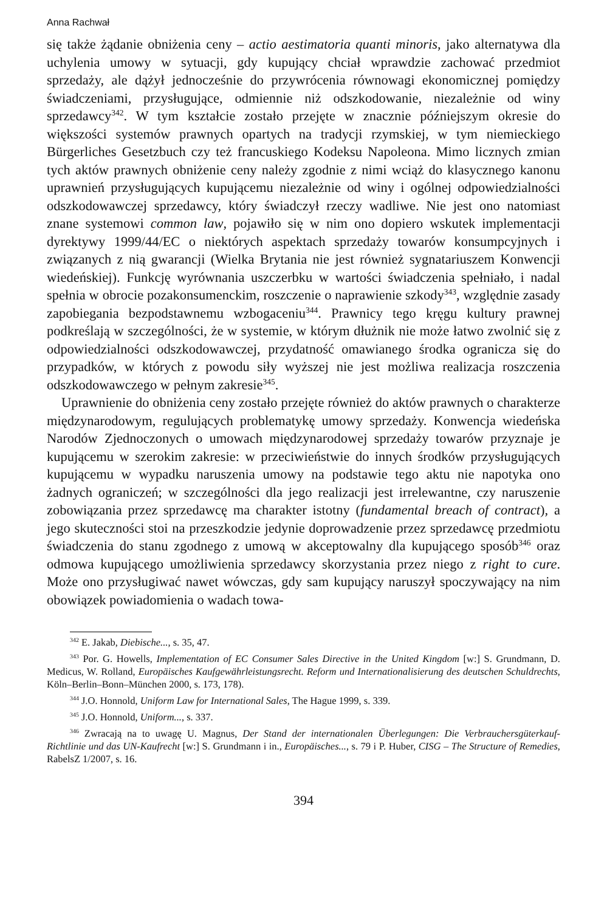Anna Rachwał
się także żądanie obniżenia ceny – actio aestimatoria quanti minoris, jako alternatywa dla uchylenia umowy w sytuacji, gdy kupujący chciał wprawdzie zachować przedmiot sprzedaży, ale dążył jednocześnie do przywrócenia równowagi ekonomicznej pomiędzy świadczeniami, przysługujące, odmiennie niż odszkodowanie, niezależnie od winy sprzedawcy<sup>342</sup>. W tym kształcie zostało przejęte w znacznie późniejszym okresie do większości systemów prawnych opartych na tradycji rzymskiej, w tym niemieckiego Bürgerliches Gesetzbuch czy też francuskiego Kodeksu Napoleona. Mimo licznych zmian tych aktów prawnych obniżenie ceny należy zgodnie z nimi wciąż do klasycznego kanonu uprawnień przysługujących kupującemu niezależnie od winy i ogólnej odpowiedzialności odszkodowawczej sprzedawcy, który świadczył rzeczy wadliwe. Nie jest ono natomiast znane systemowi common law, pojawiło się w nim ono dopiero wskutek implementacji dyrektywy 1999/44/EC o niektórych aspektach sprzedaży towarów konsumpcyjnych i związanych z nią gwarancji (Wielka Brytania nie jest również sygnatariuszem Konwencji wiedeńskiej). Funkcję wyrównania uszczerbku w wartości świadczenia spełniało, i nadal spełnia w obrocie pozakonsumenckim, roszczenie o naprawienie szkody<sup>343</sup>, względnie zasady zapobiegania bezpodstawnemu wzbogaceniu<sup>344</sup>. Prawnicy tego kręgu kultury prawnej podkreślają w szczególności, że w systemie, w którym dłużnik nie może łatwo zwolnić się z odpowiedzialności odszkodowawczej, przydatność omawianego środka ogranicza się do przypadków, w których z powodu siły wyższej nie jest możliwa realizacja roszczenia odszkodowawczego w pełnym zakresie<sup>345</sup>.
Uprawnienie do obniżenia ceny zostało przejęte również do aktów prawnych o charakterze międzynarodowym, regulujących problematykę umowy sprzedaży. Konwencja wiedeńska Narodów Zjednoczonych o umowach międzynarodowej sprzedaży towarów przyznaje je kupującemu w szerokim zakresie: w przeciwieństwie do innych środków przysługujących kupującemu w wypadku naruszenia umowy na podstawie tego aktu nie napotyka ono żadnych ograniczeń; w szczególności dla jego realizacji jest irrelewantne, czy naruszenie zobowiązania przez sprzedawcę ma charakter istotny (fundamental breach of contract), a jego skuteczności stoi na przeszkodzie jedynie doprowadzenie przez sprzedawcę przedmiotu świadczenia do stanu zgodnego z umową w akceptowalny dla kupującego sposób<sup>346</sup> oraz odmowa kupującego umożliwienia sprzedawcy skorzystania przez niego z right to cure. Może ono przysługiwać nawet wówczas, gdy sam kupujący naruszył spoczywający na nim obowiązek powiadomienia o wadach towa-
<sup>342</sup> E. Jakab, Diebische..., s. 35, 47.
<sup>343</sup> Por. G. Howells, Implementation of EC Consumer Sales Directive in the United Kingdom [w:] S. Grundmann, D. Medicus, W. Rolland, Europäisches Kaufgewährleistungsrecht. Reform und Internationalisierung des deutschen Schuldrechts, Köln–Berlin–Bonn–München 2000, s. 173, 178).
<sup>344</sup> J.O. Honnold, Uniform Law for International Sales, The Hague 1999, s. 339.
<sup>345</sup> J.O. Honnold, Uniform..., s. 337.
<sup>346</sup> Zwracają na to uwagę U. Magnus, Der Stand der internationalen Überlegungen: Die Verbrauchersgüterkauf-Richtlinie und das UN-Kaufrecht [w:] S. Grundmann i in., Europäisches..., s. 79 i P. Huber, CISG – The Structure of Remedies, RabelsZ 1/2007, s. 16.
394